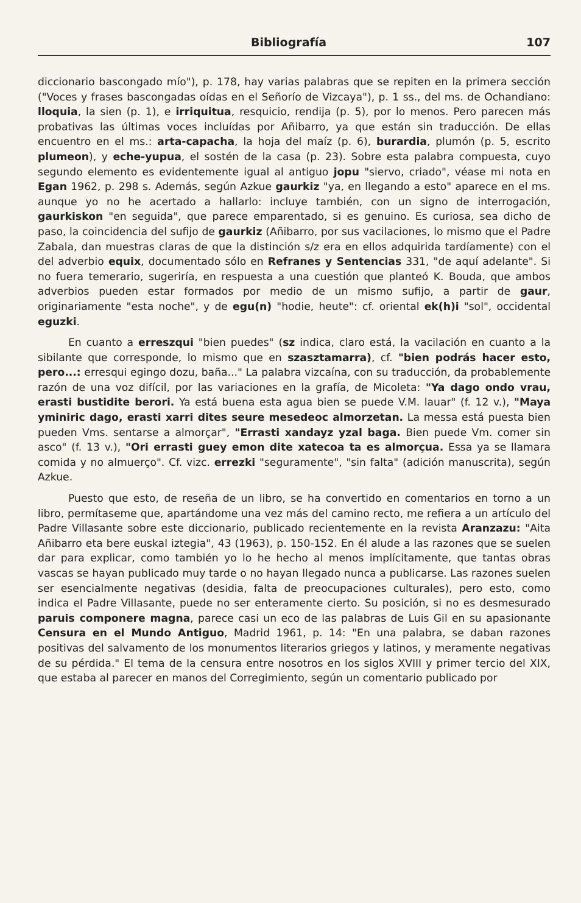Bibliografía 107
diccionario bascongado mío"), p. 178, hay varias palabras que se repiten en la primera sección ("Voces y frases bascongadas oídas en el Señorío de Vizcaya"), p. 1 ss., del ms. de Ochandiano: lloquia, la sien (p. 1), e irriquitua, resquicio, rendija (p. 5), por lo menos. Pero parecen más probativas las últimas voces incluídas por Añibarro, ya que están sin traducción. De ellas encuentro en el ms.: arta-capacha, la hoja del maíz (p. 6), burardia, plumón (p. 5, escrito plumeon), y eche-yupua, el sostén de la casa (p. 23). Sobre esta palabra compuesta, cuyo segundo elemento es evidentemente igual al antiguo jopu "siervo, criado", véase mi nota en Egan 1962, p. 298 s. Además, según Azkue gaurkiz "ya, en llegando a esto" aparece en el ms. aunque yo no he acertado a hallarlo: incluye también, con un signo de interrogación, gaurkiskon "en seguida", que parece emparentado, si es genuino. Es curiosa, sea dicho de paso, la coincidencia del sufijo de gaurkiz (Añibarro, por sus vacilaciones, lo mismo que el Padre Zabala, dan muestras claras de que la distinción s/z era en ellos adquirida tardíamente) con el del adverbio equix, documentado sólo en Refranes y Sentencias 331, "de aquí adelante". Si no fuera temerario, sugeriría, en respuesta a una cuestión que planteó K. Bouda, que ambos adverbios pueden estar formados por medio de un mismo sufijo, a partir de gaur, originariamente "esta noche", y de egu(n) "hodie, heute": cf. oriental ek(h)i "sol", occidental eguzki.
En cuanto a erreszqui "bien puedes" (sz indica, claro está, la vacilación en cuanto a la sibilante que corresponde, lo mismo que en szasztamarra), cf. "bien podrás hacer esto, pero...: erresqui egingo dozu, baña..." La palabra vizcaína, con su traducción, da probablemente razón de una voz difícil, por las variaciones en la grafía, de Micoleta: "Ya dago ondo vrau, erasti bustidite berori. Ya está buena esta agua bien se puede V.M. lauar" (f. 12 v.), "Maya yminiric dago, erasti xarri dites seure mesedeoc almorzetan. La messa está puesta bien pueden Vms. sentarse a almorçar", "Errasti xandayz yzal baga. Bien puede Vm. comer sin asco" (f. 13 v.), "Ori errasti guey emon dite xatecoa ta es almorçua. Essa ya se llamara comida y no almuerço". Cf. vizc. errezki "seguramente", "sin falta" (adición manuscrita), según Azkue.
Puesto que esto, de reseña de un libro, se ha convertido en comentarios en torno a un libro, permítaseme que, apartándome una vez más del camino recto, me refiera a un artículo del Padre Villasante sobre este diccionario, publicado recientemente en la revista Aranzazu: "Aita Añibarro eta bere euskal iztegia", 43 (1963), p. 150-152. En él alude a las razones que se suelen dar para explicar, como también yo lo he hecho al menos implícitamente, que tantas obras vascas se hayan publicado muy tarde o no hayan llegado nunca a publicarse. Las razones suelen ser esencialmente negativas (desidia, falta de preocupaciones culturales), pero esto, como indica el Padre Villasante, puede no ser enteramente cierto. Su posición, si no es desmesurado paruis componere magna, parece casi un eco de las palabras de Luis Gil en su apasionante Censura en el Mundo Antiguo, Madrid 1961, p. 14: "En una palabra, se daban razones positivas del salvamento de los monumentos literarios griegos y latinos, y meramente negativas de su pérdida." El tema de la censura entre nosotros en los siglos XVIII y primer tercio del XIX, que estaba al parecer en manos del Corregimiento, según un comentario publicado por